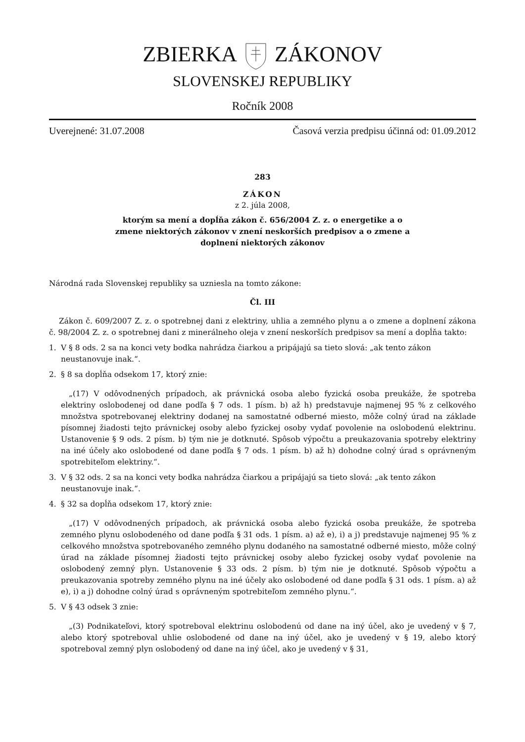ZBIERKAZÁKONOV
SLOVENSKEJ REPUBLIKY
Ročník 2008
Uverejnené: 31.07.2008 Časová verzia predpisu účinná od: 01.09.2012
283
ZÁKON
z 2. júla 2008,
ktorým sa mení a dopĺňa zákon č. 656/2004 Z. z. o energetike a o
zmene niektorých zákonov v znení neskorších predpisov a o zmene a
doplnení niektorých zákonov
Národná rada Slovenskej republiky sa uzniesla na tomto zákone:
Čl. III
Zákon č. 609/2007 Z. z. o spotrebnej dani z elektriny, uhlia a zemného plynu a o zmene a doplnení zákona č. 98/2004 Z. z. o spotrebnej dani z minerálneho oleja v znení neskorších predpisov sa mení a dopĺňa takto:
1. V § 8 ods. 2 sa na konci vety bodka nahrádza čiarkou a pripájajú sa tieto slová: „ak tento zákon neustanovuje inak.“.
2. § 8 sa dopĺňa odsekom 17, ktorý znie:
„(17) V odôvodnených prípadoch, ak právnická osoba alebo fyzická osoba preukáže, že spotreba elektriny oslobodenej od dane podľa § 7 ods. 1 písm. b) až h) predstavuje najmenej 95 % z celkového množstva spotrebovanej elektriny dodanej na samostatné odberné miesto, môže colný úrad na základe písomnej žiadosti tejto právnickej osoby alebo fyzickej osoby vydať povolenie na oslobodenú elektrinu. Ustanovenie § 9 ods. 2 písm. b) tým nie je dotknuté. Spôsob výpočtu a preukazovania spotreby elektriny na iné účely ako oslobodené od dane podľa § 7 ods. 1 písm. b) až h) dohodne colný úrad s oprávneným spotrebiteľom elektriny.“.
3. V § 32 ods. 2 sa na konci vety bodka nahrádza čiarkou a pripájajú sa tieto slová: „ak tento zákon neustanovuje inak.“.
4. § 32 sa dopĺňa odsekom 17, ktorý znie:
„(17) V odôvodnených prípadoch, ak právnická osoba alebo fyzická osoba preukáže, že spotreba zemného plynu oslobodeného od dane podľa § 31 ods. 1 písm. a) až e), i) a j) predstavuje najmenej 95 % z celkového množstva spotrebovaného zemného plynu dodaného na samostatné odberné miesto, môže colný úrad na základe písomnej žiadosti tejto právnickej osoby alebo fyzickej osoby vydať povolenie na oslobodený zemný plyn. Ustanovenie § 33 ods. 2 písm. b) tým nie je dotknuté. Spôsob výpočtu a preukazovania spotreby zemného plynu na iné účely ako oslobodené od dane podľa § 31 ods. 1 písm. a) až e), i) a j) dohodne colný úrad s oprávneným spotrebiteľom zemného plynu.“.
5. V § 43 odsek 3 znie:
„(3) Podnikateľovi, ktorý spotreboval elektrinu oslobodenú od dane na iný účel, ako je uvedený v § 7, alebo ktorý spotreboval uhlie oslobodené od dane na iný účel, ako je uvedený v § 19, alebo ktorý spotreboval zemný plyn oslobodený od dane na iný účel, ako je uvedený v § 31,